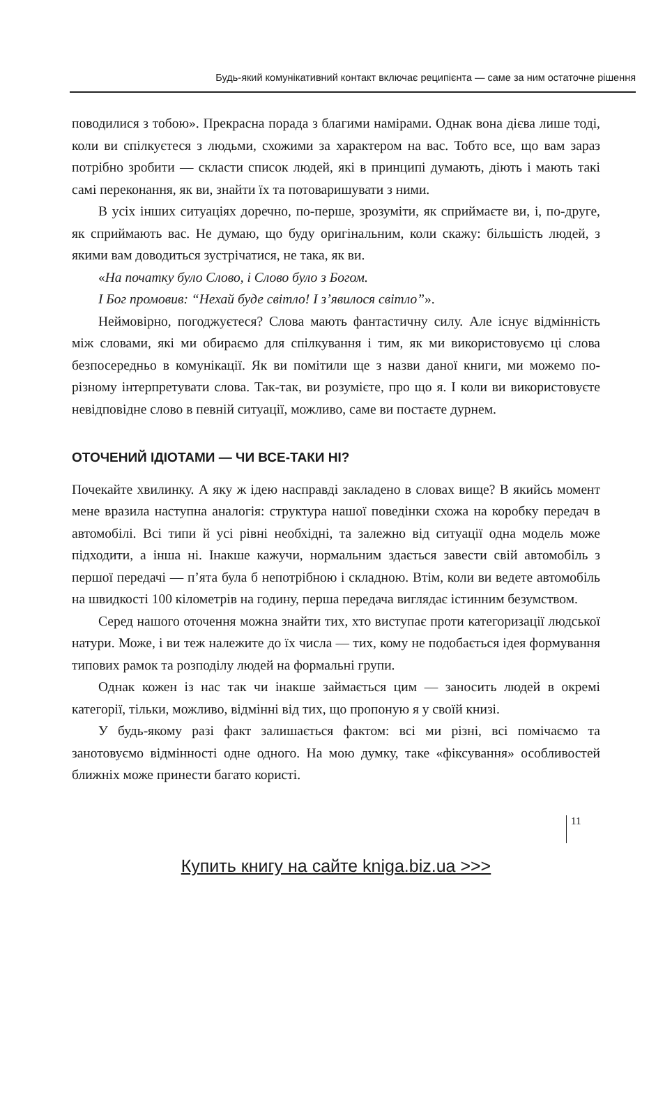Будь-який комунікативний контакт включає реципієнта — саме за ним остаточне рішення
поводилися з тобою». Прекрасна порада з благими намірами. Однак вона дієва лише тоді, коли ви спілкуєтеся з людьми, схожими за характером на вас. Тобто все, що вам зараз потрібно зробити — скласти список людей, які в принципі думають, діють і мають такі самі переконання, як ви, знайти їх та потоваришувати з ними.
В усіх інших ситуаціях доречно, по-перше, зрозуміти, як сприймаєте ви, і, по-друге, як сприймають вас. Не думаю, що буду оригінальним, коли скажу: більшість людей, з якими вам доводиться зустрічатися, не така, як ви.
«На початку було Слово, і Слово було з Богом.
І Бог промовив: “Нехай буде світло! І з’явилося світло”».
Неймовірно, погоджуєтеся? Слова мають фантастичну силу. Але існує відмінність між словами, які ми обираємо для спілкування і тим, як ми використовуємо ці слова безпосередньо в комунікації. Як ви помітили ще з назви даної книги, ми можемо по-різному інтерпретувати слова. Так-так, ви розумієте, про що я. І коли ви використовуєте невідповідне слово в певній ситуації, можливо, саме ви постаєте дурнем.
ОТОЧЕНИЙ ІДІОТАМИ — ЧИ ВСЕ-ТАКИ НІ?
Почекайте хвилинку. А яку ж ідею насправді закладено в словах вище? В якийсь момент мене вразила наступна аналогія: структура нашої поведінки схожа на коробку передач в автомобілі. Всі типи й усі рівні необхідні, та залежно від ситуації одна модель може підходити, а інша ні. Інакше кажучи, нормальним здається завести свій автомобіль з першої передачі — п’ята була б непотрібною і складною. Втім, коли ви ведете автомобіль на швидкості 100 кілометрів на годину, перша передача виглядає істинним безумством.
Серед нашого оточення можна знайти тих, хто виступає проти категоризації людської натури. Може, і ви теж належите до їх числа — тих, кому не подобається ідея формування типових рамок та розподілу людей на формальні групи.
Однак кожен із нас так чи інакше займається цим — заносить людей в окремі категорії, тільки, можливо, відмінні від тих, що пропоную я у своїй книзі.
У будь-якому разі факт залишається фактом: всі ми різні, всі помічаємо та занотовуємо відмінності одне одного. На мою думку, таке «фіксування» особливостей ближніх може принести багато користі.
11
Купить книгу на сайте kniga.biz.ua >>>